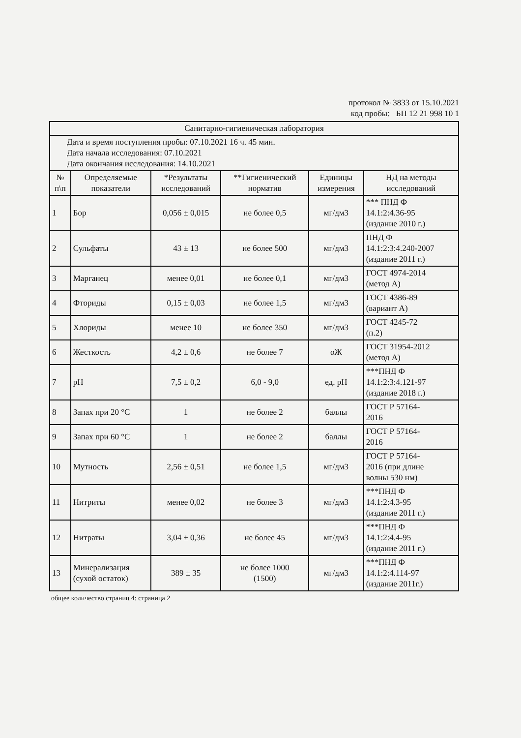протокол № 3833 от 15.10.2021
код пробы: БП 12 21 998 10 1
| Санитарно-гигиеническая лаборатория | | | | | |
| Дата и время поступления пробы: 07.10.2021 16 ч. 45 мин. Дата начала исследования: 07.10.2021 Дата окончания исследования: 14.10.2021 | | | | | |
| № п\п | Определяемые показатели | *Результаты исследований | **Гигиенический норматив | Единицы измерения | НД на методы исследований |
| 1 | Бор | 0,056 ± 0,015 | не более 0,5 | мг/дм3 | *** ПНД Ф 14.1:2:4.36-95 (издание 2010 г.) |
| 2 | Сульфаты | 43 ± 13 | не более 500 | мг/дм3 | ПНД Ф 14.1:2:3:4.240-2007 (издание 2011 г.) |
| 3 | Марганец | менее 0,01 | не более 0,1 | мг/дм3 | ГОСТ 4974-2014 (метод А) |
| 4 | Фториды | 0,15 ± 0,03 | не более 1,5 | мг/дм3 | ГОСТ 4386-89 (вариант А) |
| 5 | Хлориды | менее 10 | не более 350 | мг/дм3 | ГОСТ 4245-72 (п.2) |
| 6 | Жесткость | 4,2 ± 0,6 | не более 7 | оЖ | ГОСТ 31954-2012 (метод А) |
| 7 | pH | 7,5 ± 0,2 | 6,0 - 9,0 | ед. pH | ***ПНД Ф 14.1:2:3:4.121-97 (издание 2018 г.) |
| 8 | Запах при 20 °С | 1 | не более 2 | баллы | ГОСТ Р 57164- 2016 |
| 9 | Запах при 60 °С | 1 | не более 2 | баллы | ГОСТ Р 57164- 2016 |
| 10 | Мутность | 2,56 ± 0,51 | не более 1,5 | мг/дм3 | ГОСТ Р 57164- 2016 (при длине волны 530 нм) |
| 11 | Нитриты | менее 0,02 | не более 3 | мг/дм3 | ***ПНД Ф 14.1:2:4.3-95 (издание 2011 г.) |
| 12 | Нитраты | 3,04 ± 0,36 | не более 45 | мг/дм3 | ***ПНД Ф 14.1:2:4.4-95 (издание 2011 г.) |
| 13 | Минерализация (сухой остаток) | 389 ± 35 | не более 1000 (1500) | мг/дм3 | ***ПНД Ф 14.1:2:4.114-97 (издание 2011г.) |
общее количество страниц 4: страница 2